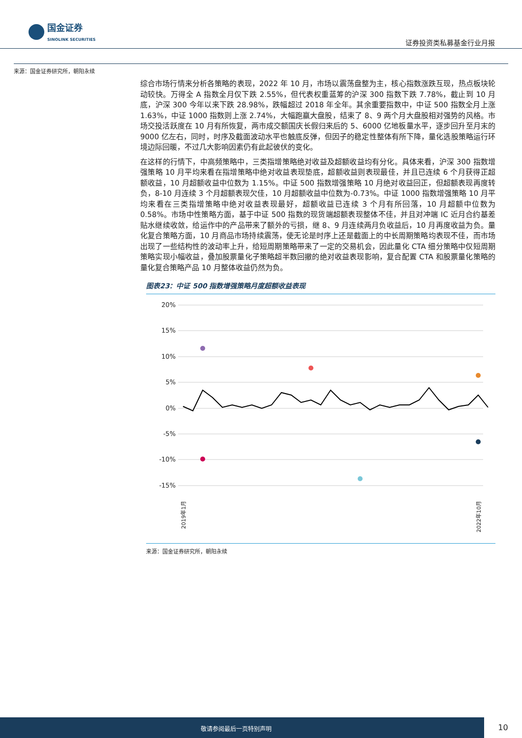国金证券
SINOLINK SECURITIES
证券投资类私募基金行业月报
来源：国金证券研究所，朝阳永续
综合市场行情来分析各策略的表现，2022 年 10 月，市场以震荡盘整为主，核心指数涨跌互现，热点板块轮动较快。万得全 A 指数全月仅下跌 2.55%，但代表权重蓝筹的沪深 300 指数下跌 7.78%，截止到 10 月底，沪深 300 今年以来下跌 28.98%，跌幅超过 2018 年全年。其余重要指数中，中证 500 指数全月上涨 1.63%，中证 1000 指数则上涨 2.74%，大幅跑赢大盘股，结束了 8、9 两个月大盘股相对强势的风格。市场交投活跃度在 10 月有所恢复，两市成交额国庆长假归来后的 5、6000 亿地板量水平，逐步回升至月末的 9000 亿左右，同时，时序及截面波动水平也触底反弹，但因子的稳定性整体有所下降，量化选股策略运行环境边际回暖，不过几大影响因素仍有此起彼伏的变化。
在这样的行情下，中高频策略中，三类指增策略绝对收益及超额收益均有分化。具体来看，沪深 300 指数增强策略 10 月平均来看在指增策略中绝对收益表现垫底，超额收益则表现最佳，并且已连续 6 个月获得正超额收益，10 月超额收益中位数为 1.15%。中证 500 指数增强策略 10 月绝对收益回正，但超额表现再度转负，8-10 月连续 3 个月超额表现欠佳，10 月超额收益中位数为-0.73%。中证 1000 指数增强策略 10 月平均来看在三类指增策略中绝对收益表现最好，超额收益已连续 3 个月有所回落，10 月超额中位数为 0.58%。市场中性策略方面，基于中证 500 指数的现货端超额表现整体不佳，并且对冲端 IC 近月合约基差贴水继续收敛，给运作中的产品带来了额外的亏损，继 8、9 月连续两月负收益后，10 月再度收益为负。量化复合策略方面，10 月商品市场持续震荡，使无论是时序上还是截面上的中长周期策略均表现不佳，而市场出现了一些结构性的波动率上升，给短周期策略带来了一定的交易机会，因此量化 CTA 细分策略中仅短周期策略实现小幅收益，叠加股票量化子策略超半数回撤的绝对收益表现影响，复合配置 CTA 和股票量化策略的量化复合策略产品 10 月整体收益仍然为负。
图表23：中证 500 指数增强策略月度超额收益表现
20%
15%
10%
5%
0%
-5%
-10%
-15%
2019年1月
2022年10月
来源：国金证券研究所，朝阳永续
敬请参阅最后一页特别声明
10